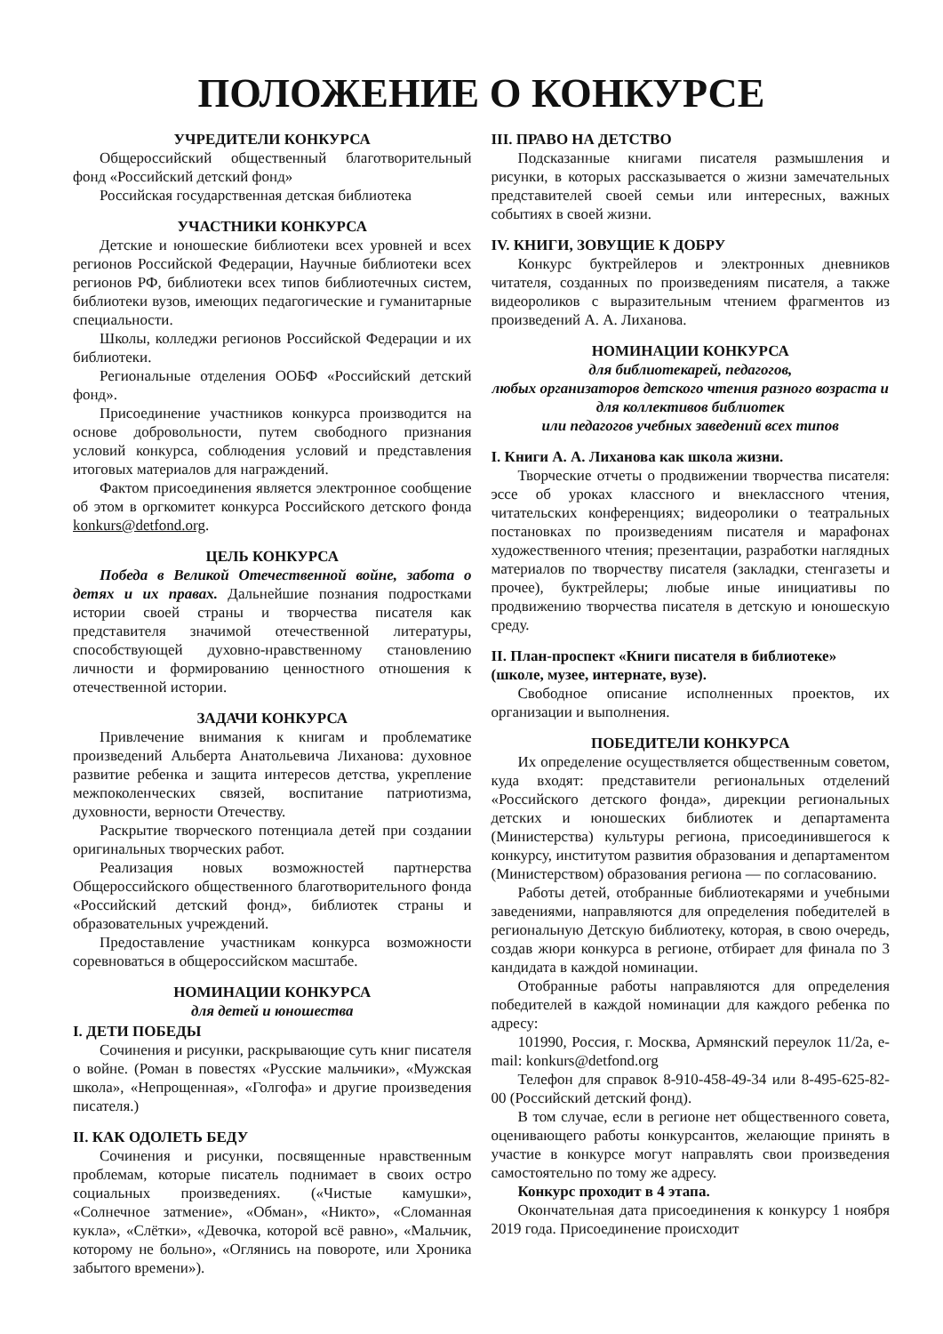ПОЛОЖЕНИЕ О КОНКУРСЕ
УЧРЕДИТЕЛИ КОНКУРСА
Общероссийский общественный благотворительный фонд «Российский детский фонд»
Российская государственная детская библиотека
УЧАСТНИКИ КОНКУРСА
Детские и юношеские библиотеки всех уровней и всех регионов Российской Федерации, Научные библиотеки всех регионов РФ, библиотеки всех типов библиотечных систем, библиотеки вузов, имеющих педагогические и гуманитарные специальности.
Школы, колледжи регионов Российской Федерации и их библиотеки.
Региональные отделения ООБФ «Российский детский фонд».
Присоединение участников конкурса производится на основе добровольности, путем свободного признания условий конкурса, соблюдения условий и представления итоговых материалов для награждений.
Фактом присоединения является электронное сообщение об этом в оргкомитет конкурса Российского детского фонда konkurs@detfond.org.
ЦЕЛЬ КОНКУРСА
Победа в Великой Отечественной войне, забота о детях и их правах. Дальнейшие познания подростками истории своей страны и творчества писателя как представителя значимой отечественной литературы, способствующей духовно-нравственному становлению личности и формированию ценностного отношения к отечественной истории.
ЗАДАЧИ КОНКУРСА
Привлечение внимания к книгам и проблематике произведений Альберта Анатольевича Лиханова: духовное развитие ребенка и защита интересов детства, укрепление межпоколенческих связей, воспитание патриотизма, духовности, верности Отечеству.
Раскрытие творческого потенциала детей при создании оригинальных творческих работ.
Реализация новых возможностей партнерства Общероссийского общественного благотворительного фонда «Российский детский фонд», библиотек страны и образовательных учреждений.
Предоставление участникам конкурса возможности соревноваться в общероссийском масштабе.
НОМИНАЦИИ КОНКУРСА
для детей и юношества
I. ДЕТИ ПОБЕДЫ
Сочинения и рисунки, раскрывающие суть книг писателя о войне. (Роман в повестях «Русские мальчики», «Мужская школа», «Непрощенная», «Голгофа» и другие произведения писателя.)
II. КАК ОДОЛЕТЬ БЕДУ
Сочинения и рисунки, посвященные нравственным проблемам, которые писатель поднимает в своих остро социальных произведениях. («Чистые камушки», «Солнечное затмение», «Обман», «Никто», «Сломанная кукла», «Слётки», «Девочка, которой всё равно», «Мальчик, которому не больно», «Оглянись на повороте, или Хроника забытого времени»).
III. ПРАВО НА ДЕТСТВО
Подсказанные книгами писателя размышления и рисунки, в которых рассказывается о жизни замечательных представителей своей семьи или интересных, важных событиях в своей жизни.
IV. КНИГИ, ЗОВУЩИЕ К ДОБРУ
Конкурс буктрейлеров и электронных дневников читателя, созданных по произведениям писателя, а также видеороликов с выразительным чтением фрагментов из произведений А. А. Лиханова.
НОМИНАЦИИ КОНКУРСА
для библиотекарей, педагогов,
любых организаторов детского чтения разного возраста и для коллективов библиотек
или педагогов учебных заведений всех типов
I. Книги А. А. Лиханова как школа жизни.
Творческие отчеты о продвижении творчества писателя: эссе об уроках классного и внеклассного чтения, читательских конференциях; видеоролики о театральных постановках по произведениям писателя и марафонах художественного чтения; презентации, разработки наглядных материалов по творчеству писателя (закладки, стенгазеты и прочее), буктрейлеры; любые иные инициативы по продвижению творчества писателя в детскую и юношескую среду.
II. План-проспект «Книги писателя в библиотеке» (школе, музее, интернате, вузе).
Свободное описание исполненных проектов, их организации и выполнения.
ПОБЕДИТЕЛИ КОНКУРСА
Их определение осуществляется общественным советом, куда входят: представители региональных отделений «Российского детского фонда», дирекции региональных детских и юношеских библиотек и департамента (Министерства) культуры региона, присоединившегося к конкурсу, институтом развития образования и департаментом (Министерством) образования региона — по согласованию.
Работы детей, отобранные библиотекарями и учебными заведениями, направляются для определения победителей в региональную Детскую библиотеку, которая, в свою очередь, создав жюри конкурса в регионе, отбирает для финала по 3 кандидата в каждой номинации.
Отобранные работы направляются для определения победителей в каждой номинации для каждого ребенка по адресу:
101990, Россия, г. Москва, Армянский переулок 11/2а, e-mail: konkurs@detfond.org
Телефон для справок 8-910-458-49-34 или 8-495-625-82-00 (Российский детский фонд).
В том случае, если в регионе нет общественного совета, оценивающего работы конкурсантов, желающие принять в участие в конкурсе могут направлять свои произведения самостоятельно по тому же адресу.
Конкурс проходит в 4 этапа.
Окончательная дата присоединения к конкурсу 1 ноября 2019 года. Присоединение происходит